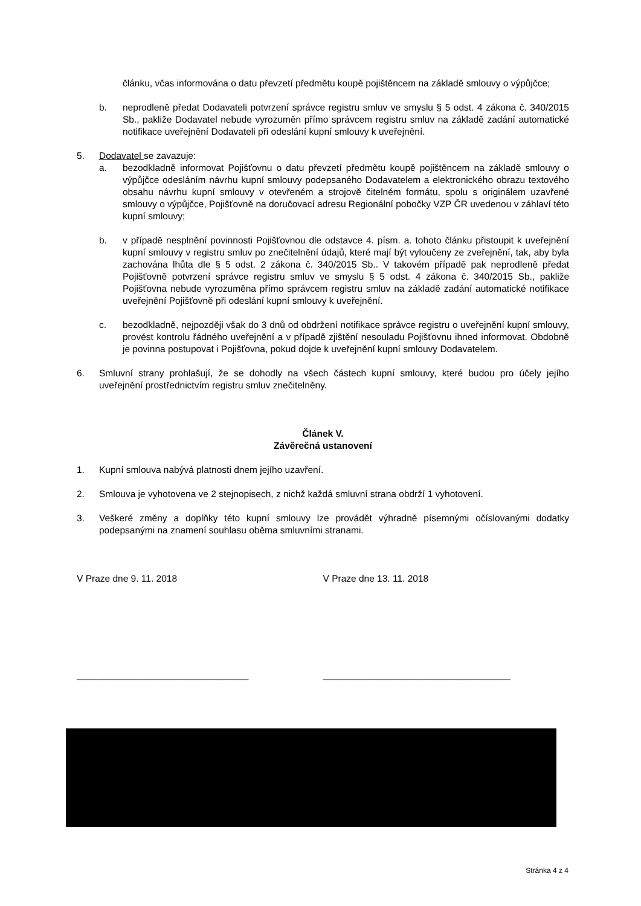článku, včas informována o datu převzetí předmětu koupě pojištěncem na základě smlouvy o výpůjčce;
b. neprodleně předat Dodavateli potvrzení správce registru smluv ve smyslu § 5 odst. 4 zákona č. 340/2015 Sb., pakliže Dodavatel nebude vyrozuměn přímo správcem registru smluv na základě zadání automatické notifikace uveřejnění Dodavateli při odeslání kupní smlouvy k uveřejnění.
5. Dodavatel se zavazuje:
a. bezodkladně informovat Pojišťovnu o datu převzetí předmětu koupě pojištěncem na základě smlouvy o výpůjčce odesláním návrhu kupní smlouvy podepsaného Dodavatelem a elektronického obrazu textového obsahu návrhu kupní smlouvy v otevřeném a strojově čitelném formátu, spolu s originálem uzavřené smlouvy o výpůjčce, Pojišťovně na doručovací adresu Regionální pobočky VZP ČR uvedenou v záhlaví této kupní smlouvy;
b. v případě nesplnění povinnosti Pojišťovnou dle odstavce 4. písm. a. tohoto článku přistoupit k uveřejnění kupní smlouvy v registru smluv po znečitelnění údajů, které mají být vyloučeny ze zveřejnění, tak, aby byla zachována lhůta dle § 5 odst. 2 zákona č. 340/2015 Sb.. V takovém případě pak neprodleně předat Pojišťovně potvrzení správce registru smluv ve smyslu § 5 odst. 4 zákona č. 340/2015 Sb., pakliže Pojišťovna nebude vyrozuměna přímo správcem registru smluv na základě zadání automatické notifikace uveřejnění Pojišťovně při odeslání kupní smlouvy k uveřejnění.
c. bezodkladně, nejpozději však do 3 dnů od obdržení notifikace správce registru o uveřejnění kupní smlouvy, provést kontrolu řádného uveřejnění a v případě zjištění nesouladu Pojišťovnu ihned informovat. Obdobně je povinna postupovat i Pojišťovna, pokud dojde k uveřejnění kupní smlouvy Dodavatelem.
6. Smluvní strany prohlašují, že se dohodly na všech částech kupní smlouvy, které budou pro účely jejího uveřejnění prostřednictvím registru smluv znečitelněny.
Článek V.
Závěrečná ustanovení
1. Kupní smlouva nabývá platnosti dnem jejího uzavření.
2. Smlouva je vyhotovena ve 2 stejnopisech, z nichž každá smluvní strana obdrží 1 vyhotovení.
3. Veškeré změny a doplňky této kupní smlouvy lze provádět výhradně písemnými očíslovanými dodatky podepsanými na znamení souhlasu oběma smluvními stranami.
V Praze dne 9. 11. 2018 V Praze dne 13. 11. 2018
_________________________________ ____________________________________
Stránka 4 z 4